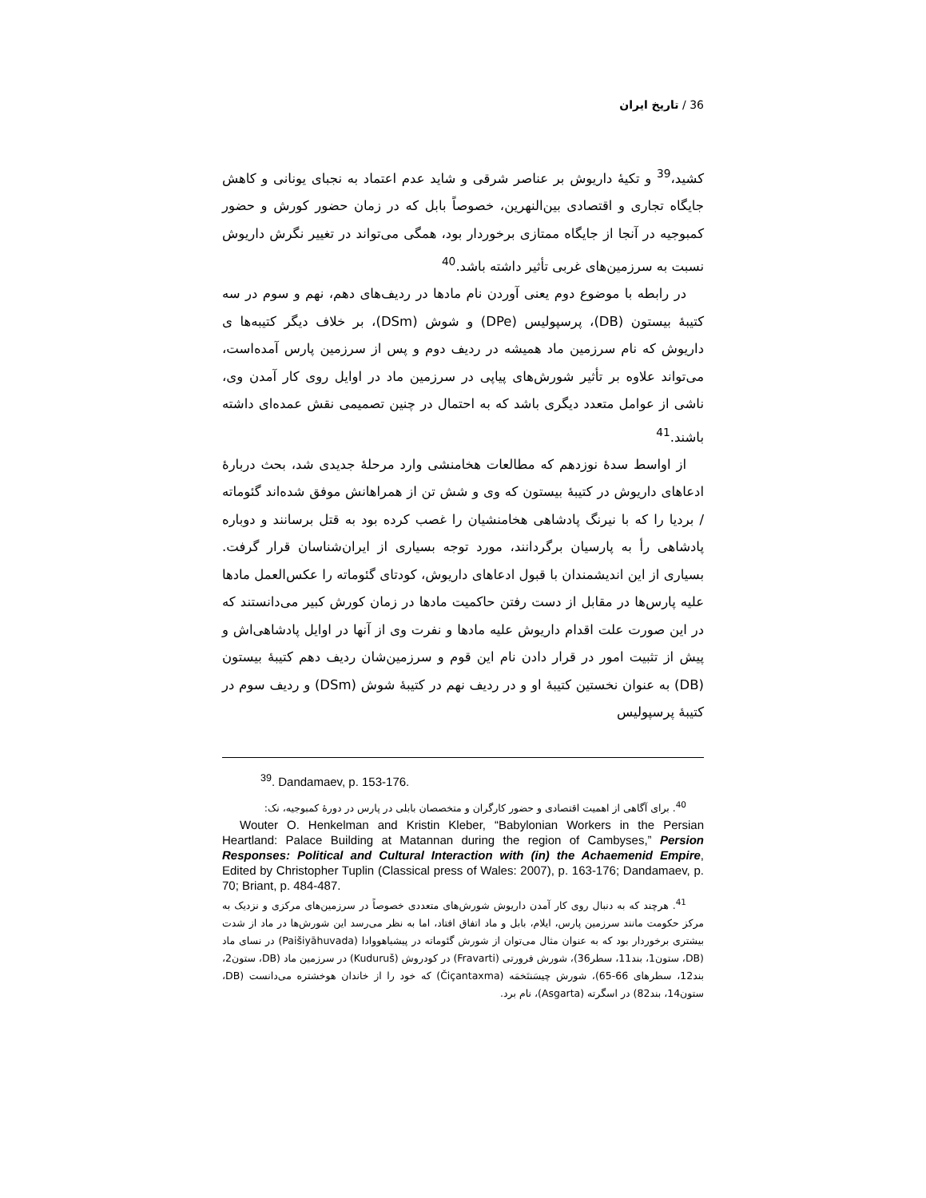36 / تاریخ ایران
کشید،<sup>39</sup> و تکیهٔ داریوش بر عناصر شرقی و شاید عدم اعتماد به نجبای یونانی و کاهش جایگاه تجاری و اقتصادی بین‌النهرین، خصوصاً بابل که در زمان حضور کورش و حضور کمبوجیه در آنجا از جایگاه ممتازی برخوردار بود، همگی می‌تواند در تغییر نگرش داریوش نسبت به سرزمین‌های غربی تأثیر داشته باشد.<sup>40</sup>
در رابطه با موضوع دوم یعنی آوردن نام مادها در ردیف‌های دهم، نهم و سوم در سه کتیبهٔ بیستون (DB)، پرسپولیس (DPe) و شوش (DSm)، بر خلاف دیگر کتیبه‌ها ی داریوش که نام سرزمین ماد همیشه در ردیف دوم و پس از سرزمین پارس آمده‌است، می‌تواند علاوه بر تأثیر شورش‌های پیاپی در سرزمین ماد در اوایل روی کار آمدن وی، ناشی از عوامل متعدد دیگری باشد که به احتمال در چنین تصمیمی نقش عمده‌ای داشته باشند.<sup>41</sup>
از اواسط سدهٔ نوزدهم که مطالعات هخامنشی وارد مرحلهٔ جدیدی شد، بحث دربارهٔ ادعاهای داریوش در کتیبهٔ بیستون که وی و شش تن از همراهانش موفق شده‌اند گئوماته / بردیا را که با نیرنگ پادشاهی هخامنشیان را غصب کرده بود به قتل برسانند و دوباره پادشاهی رأ به پارسیان برگردانند، مورد توجه بسیاری از ایران‌شناسان قرار گرفت. بسیاری از این اندیشمندان با قبول ادعاهای داریوش، کودتای گئوماته را عکس‌العمل مادها علیه پارس‌ها در مقابل از دست رفتن حاکمیت مادها در زمان کورش کبیر می‌دانستند که در این صورت علت اقدام داریوش علیه مادها و نفرت وی از آنها در اوایل پادشاهی‌اش و پیش از تثبیت امور در قرار دادن نام این قوم و سرزمین‌شان ردیف دهم کتیبهٔ بیستون (DB) به عنوان نخستین کتیبهٔ او و در ردیف نهم در کتیبهٔ شوش (DSm) و ردیف سوم در کتیبهٔ پرسپولیس
<sup>39</sup>. Dandamaev, p. 153-176.
<sup>40</sup>. برای آگاهی از اهمیت اقتصادی و حضور کارگران و متخصصان بابلی در پارس در دورهٔ کمبوجیه، نک:
Wouter O. Henkelman and Kristin Kleber, “Babylonian Workers in the Persian Heartland: Palace Building at Matannan during the region of Cambyses,” Persion Responses: Political and Cultural Interaction with (in) the Achaemenid Empire, Edited by Christopher Tuplin (Classical press of Wales: 2007), p. 163-176; Dandamaev, p. 70; Briant, p. 484-487.
<sup>41</sup>. هرچند که به دنبال روی کار آمدن داریوش شورش‌های متعددی خصوصاً در سرزمین‌های مرکزی و نزدیک به مرکز حکومت مانند سرزمین پارس، ایلام، بابل و ماد اتفاق افتاد، اما به نظر می‌رسد این شورش‌ها در ماد از شدت بیشتری برخوردار بود که به عنوان مثال می‌توان از شورش گئوماته در پیشیاهووادا (Paišiyāhuvada) در نسای ماد (DB، ستون1، بند11، سطر36)، شورش فرورتی (Fravarti) در کودروش (Kuduruš) در سرزمین ماد (DB، ستون2، بند12، سطرهای 66-65)، شورش چیسَنتَخمَه (Čiçantaxma) که خود را از خاندان هوخشتره می‌دانست (DB، ستون14، بند82) در اسگرته (Asgarta)، نام برد.